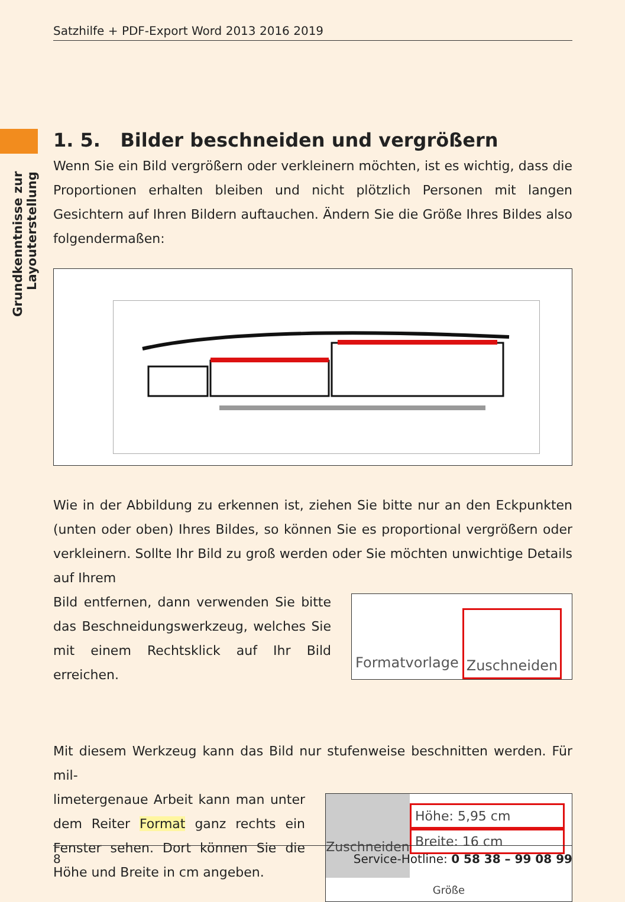Satzhilfe + PDF-Export Word 2013 2016 2019
Grundkenntnisse zur Layouterstellung
1. 5. Bilder beschneiden und vergrößern
Wenn Sie ein Bild vergrößern oder verkleinern möchten, ist es wichtig, dass die Proportionen erhalten bleiben und nicht plötzlich Personen mit langen Gesichtern auf Ihren Bildern auftauchen. Ändern Sie die Größe Ihres Bildes also folgendermaßen:
Wie in der Abbildung zu erkennen ist, ziehen Sie bitte nur an den Eckpunkten (unten oder oben) Ihres Bildes, so können Sie es proportional vergrößern oder verkleinern. Sollte Ihr Bild zu groß werden oder Sie möchten unwichtige Details auf Ihrem
Bild entfernen, dann verwenden Sie bitte das Beschneidungswerkzeug, welches Sie mit einem Rechtsklick auf Ihr Bild erreichen.
Formatvorlage Zuschneiden
Mit diesem Werkzeug kann das Bild nur stufenweise beschnitten werden. Für mil-
limetergenaue Arbeit kann man unter dem Reiter Format ganz rechts ein Fenster sehen. Dort können Sie die Höhe und Breite in cm angeben.
Zuschneiden
Höhe: 5,95 cm
Breite: 16 cm
Größe
8 Service-Hotline: 0 58 38 – 99 08 99